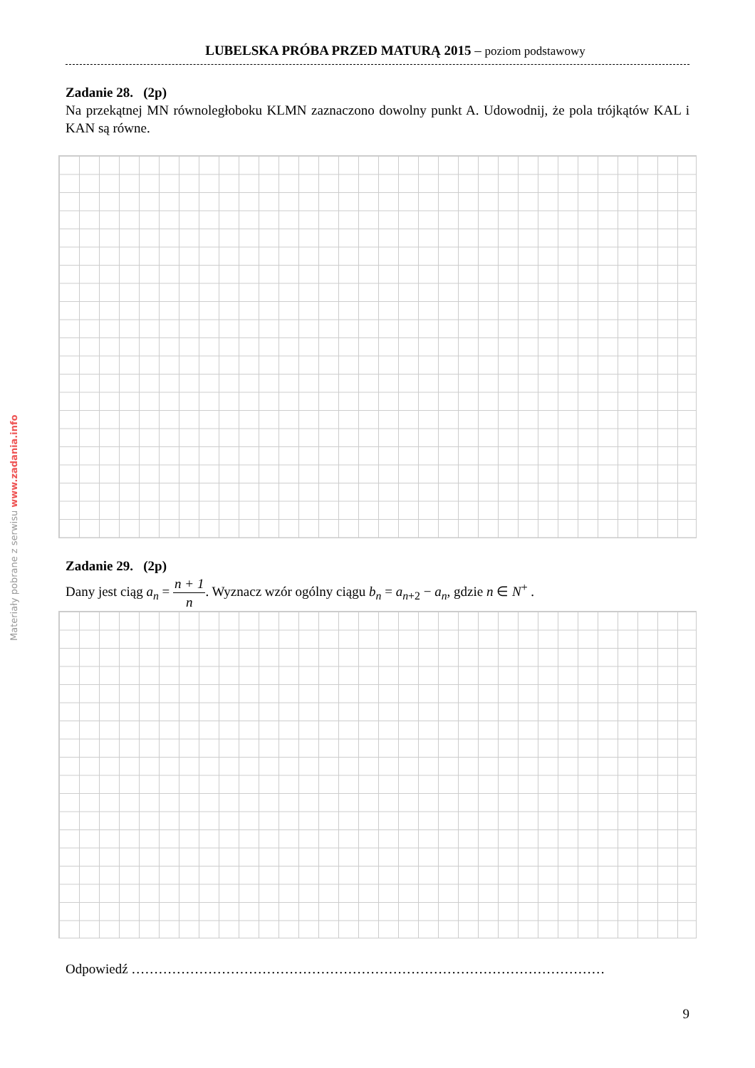Materiały pobrane z serwisu www.zadania.info
LUBELSKA PRÓBA PRZED MATURĄ 2015 – poziom podstawowy
Zadanie 28. (2p)
Na przekątnej MN równoległoboku KLMN zaznaczono dowolny punkt A. Udowodnij, że pola trójkątów KAL i KAN są równe.
Zadanie 29. (2p)
Dany jest ciąg a<sub>n</sub> = n + 1 n. Wyznacz wzór ogólny ciągu b<sub>n</sub> = a<sub>n+2</sub> − a<sub>n</sub>, gdzie n ∈ N<sup>+</sup> .
Odpowiedź ……………………………………………………………………………………………
9